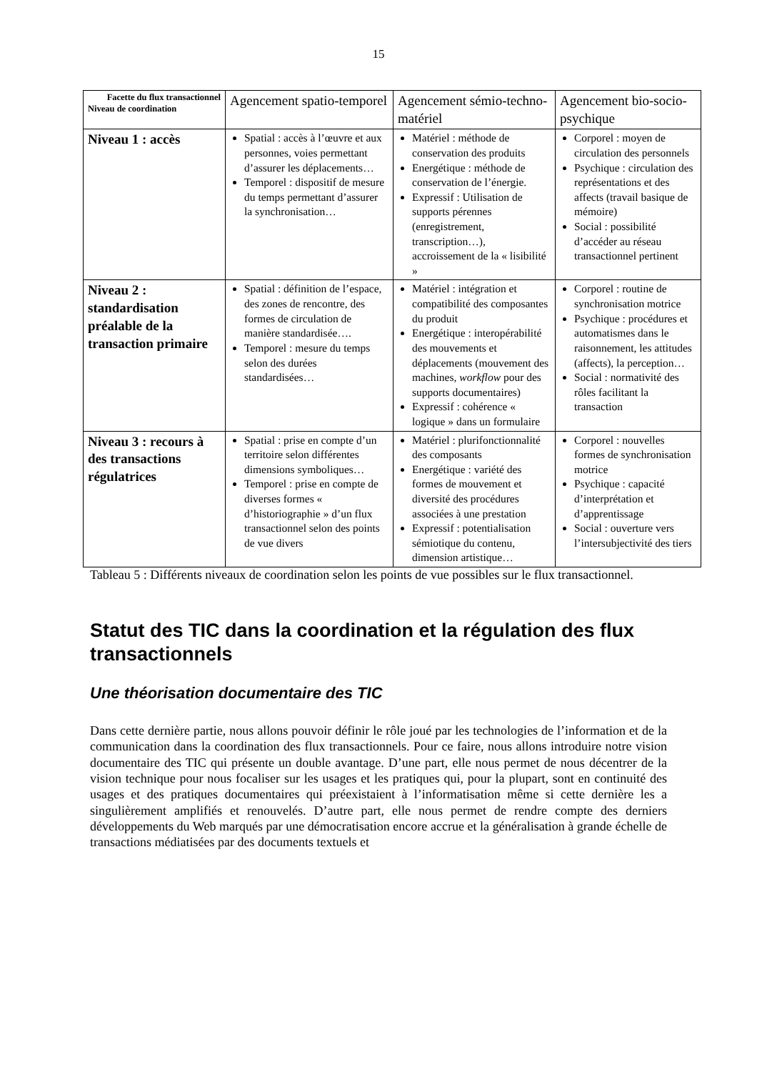15
| Facette du flux transactionnel Niveau de coordination | Agencement spatio-temporel | Agencement sémio-techno-matériel | Agencement bio-socio-psychique |
| --- | --- | --- | --- |
| Niveau 1 : accès | Spatial : accès à l’œuvre et aux personnes, voies permettant d’assurer les déplacements… Temporel : dispositif de mesure du temps permettant d’assurer la synchronisation… | Matériel : méthode de conservation des produits Energétique : méthode de conservation de l’énergie. Expressif : Utilisation de supports pérennes (enregistrement, transcription…), accroissement de la « lisibilité » | Corporel : moyen de circulation des personnels Psychique : circulation des représentations et des affects (travail basique de mémoire) Social : possibilité d’accéder au réseau transactionnel pertinent |
| Niveau 2 : standardisation préalable de la transaction primaire | Spatial : définition de l’espace, des zones de rencontre, des formes de circulation de manière standardisée…. Temporel : mesure du temps selon des durées standardisées… | Matériel : intégration et compatibilité des composantes du produit Energétique : interopérabilité des mouvements et déplacements (mouvement des machines, workflow pour des supports documentaires) Expressif : cohérence « logique » dans un formulaire | Corporel : routine de synchronisation motrice Psychique : procédures et automatismes dans le raisonnement, les attitudes (affects), la perception… Social : normativité des rôles facilitant la transaction |
| Niveau 3 : recours à des transactions régulatrices | Spatial : prise en compte d’un territoire selon différentes dimensions symboliques… Temporel : prise en compte de diverses formes « d’historiographie » d’un flux transactionnel selon des points de vue divers | Matériel : plurifonctionnalité des composants Energétique : variété des formes de mouvement et diversité des procédures associées à une prestation Expressif : potentialisation sémiotique du contenu, dimension artistique… | Corporel : nouvelles formes de synchronisation motrice Psychique : capacité d’interprétation et d’apprentissage Social : ouverture vers l’intersubjectivité des tiers |
Tableau 5 : Différents niveaux de coordination selon les points de vue possibles sur le flux transactionnel.
Statut des TIC dans la coordination et la régulation des flux transactionnels
Une théorisation documentaire des TIC
Dans cette dernière partie, nous allons pouvoir définir le rôle joué par les technologies de l’information et de la communication dans la coordination des flux transactionnels. Pour ce faire, nous allons introduire notre vision documentaire des TIC qui présente un double avantage. D’une part, elle nous permet de nous décentrer de la vision technique pour nous focaliser sur les usages et les pratiques qui, pour la plupart, sont en continuité des usages et des pratiques documentaires qui préexistaient à l’informatisation même si cette dernière les a singulièrement amplifiés et renouvelés. D’autre part, elle nous permet de rendre compte des derniers développements du Web marqués par une démocratisation encore accrue et la généralisation à grande échelle de transactions médiatisées par des documents textuels et